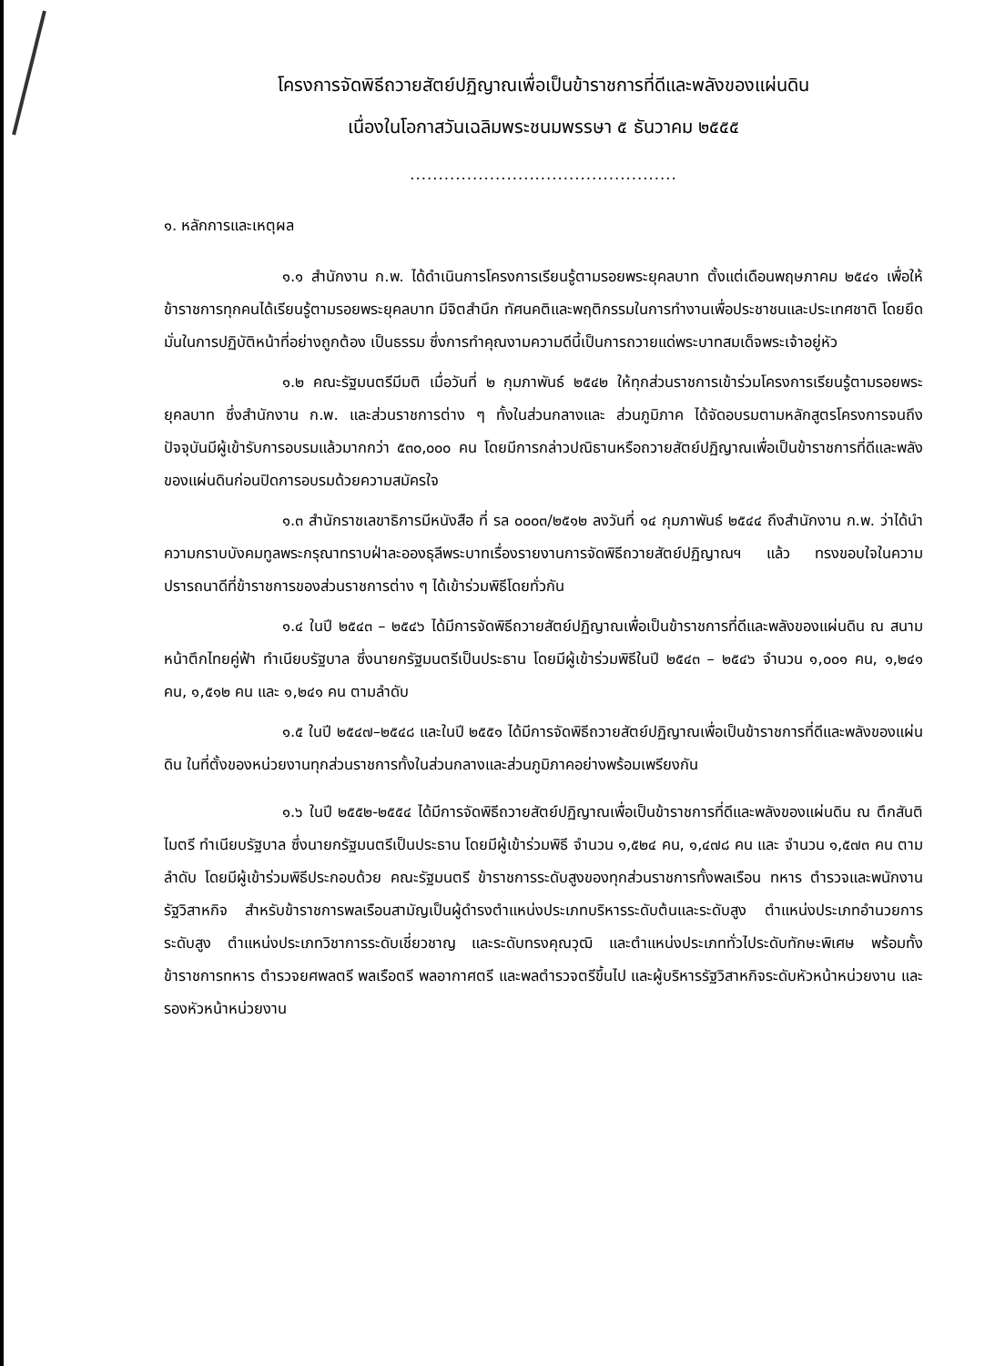โครงการจัดพิธีถวายสัตย์ปฏิญาณเพื่อเป็นข้าราชการที่ดีและพลังของแผ่นดิน
เนื่องในโอกาสวันเฉลิมพระชนมพรรษา ๕ ธันวาคม ๒๕๕๕
...............................................
๑. หลักการและเหตุผล
๑.๑ สำนักงาน ก.พ. ได้ดำเนินการโครงการเรียนรู้ตามรอยพระยุคลบาท ตั้งแต่เดือนพฤษภาคม ๒๕๔๑ เพื่อให้ข้าราชการทุกคนได้เรียนรู้ตามรอยพระยุคลบาท มีจิตสำนึก ทัศนคติและพฤติกรรมในการทำงานเพื่อประชาชนและประเทศชาติ โดยยึดมั่นในการปฏิบัติหน้าที่อย่างถูกต้อง เป็นธรรม ซึ่งการทำคุณงามความดีนี้เป็นการถวายแด่พระบาทสมเด็จพระเจ้าอยู่หัว
๑.๒ คณะรัฐมนตรีมีมติ เมื่อวันที่ ๒ กุมภาพันธ์ ๒๕๔๒ ให้ทุกส่วนราชการเข้าร่วมโครงการเรียนรู้ตามรอยพระยุคลบาท ซึ่งสำนักงาน ก.พ. และส่วนราชการต่าง ๆ ทั้งในส่วนกลางและ ส่วนภูมิภาค ได้จัดอบรมตามหลักสูตรโครงการจนถึงปัจจุบันมีผู้เข้ารับการอบรมแล้วมากกว่า ๕๓๐,๐๐๐ คน โดยมีการกล่าวปณิธานหรือถวายสัตย์ปฏิญาณเพื่อเป็นข้าราชการที่ดีและพลังของแผ่นดินก่อนปิดการอบรมด้วยความสมัครใจ
๑.๓ สำนักราชเลขาธิการมีหนังสือ ที่ รล ๐๐๐๓/๒๕๑๒ ลงวันที่ ๑๔ กุมภาพันธ์ ๒๕๔๔ ถึงสำนักงาน ก.พ. ว่าได้นำความกราบบังคมทูลพระกรุณาทราบฝ่าละอองธุลีพระบาทเรื่องรายงานการจัดพิธีถวายสัตย์ปฏิญาณฯ แล้ว ทรงขอบใจในความปรารถนาดีที่ข้าราชการของส่วนราชการต่าง ๆ ได้เข้าร่วมพิธีโดยทั่วกัน
๑.๔ ในปี ๒๕๔๓ – ๒๕๔๖ ได้มีการจัดพิธีถวายสัตย์ปฏิญาณเพื่อเป็นข้าราชการที่ดีและพลังของแผ่นดิน ณ สนามหน้าตึกไทยคู่ฟ้า ทำเนียบรัฐบาล ซึ่งนายกรัฐมนตรีเป็นประธาน โดยมีผู้เข้าร่วมพิธีในปี ๒๕๔๓ – ๒๕๔๖ จำนวน ๑,๐๐๑ คน, ๑,๒๔๑ คน, ๑,๕๑๒ คน และ ๑,๒๔๑ คน ตามลำดับ
๑.๕ ในปี ๒๕๔๗–๒๕๔๘ และในปี ๒๕๕๑ ได้มีการจัดพิธีถวายสัตย์ปฏิญาณเพื่อเป็นข้าราชการที่ดีและพลังของแผ่นดิน ในที่ตั้งของหน่วยงานทุกส่วนราชการทั้งในส่วนกลางและส่วนภูมิภาคอย่างพร้อมเพรียงกัน
๑.๖ ในปี ๒๕๕๒-๒๕๕๔ ได้มีการจัดพิธีถวายสัตย์ปฏิญาณเพื่อเป็นข้าราชการที่ดีและพลังของแผ่นดิน ณ ตึกสันติไมตรี ทำเนียบรัฐบาล ซึ่งนายกรัฐมนตรีเป็นประธาน โดยมีผู้เข้าร่วมพิธี จำนวน ๑,๕๒๔ คน, ๑,๔๗๘ คน และ จำนวน ๑,๕๗๓ คน ตามลำดับ โดยมีผู้เข้าร่วมพิธีประกอบด้วย คณะรัฐมนตรี ข้าราชการระดับสูงของทุกส่วนราชการทั้งพลเรือน ทหาร ตำรวจและพนักงานรัฐวิสาหกิจ สำหรับข้าราชการพลเรือนสามัญเป็นผู้ดำรงตำแหน่งประเภทบริหารระดับต้นและระดับสูง ตำแหน่งประเภทอำนวยการระดับสูง ตำแหน่งประเภทวิชาการระดับเชี่ยวชาญ และระดับทรงคุณวุฒิ และตำแหน่งประเภททั่วไประดับทักษะพิเศษ พร้อมทั้งข้าราชการทหาร ตำรวจยศพลตรี พลเรือตรี พลอากาศตรี และพลตำรวจตรีขึ้นไป และผู้บริหารรัฐวิสาหกิจระดับหัวหน้าหน่วยงาน และรองหัวหน้าหน่วยงาน